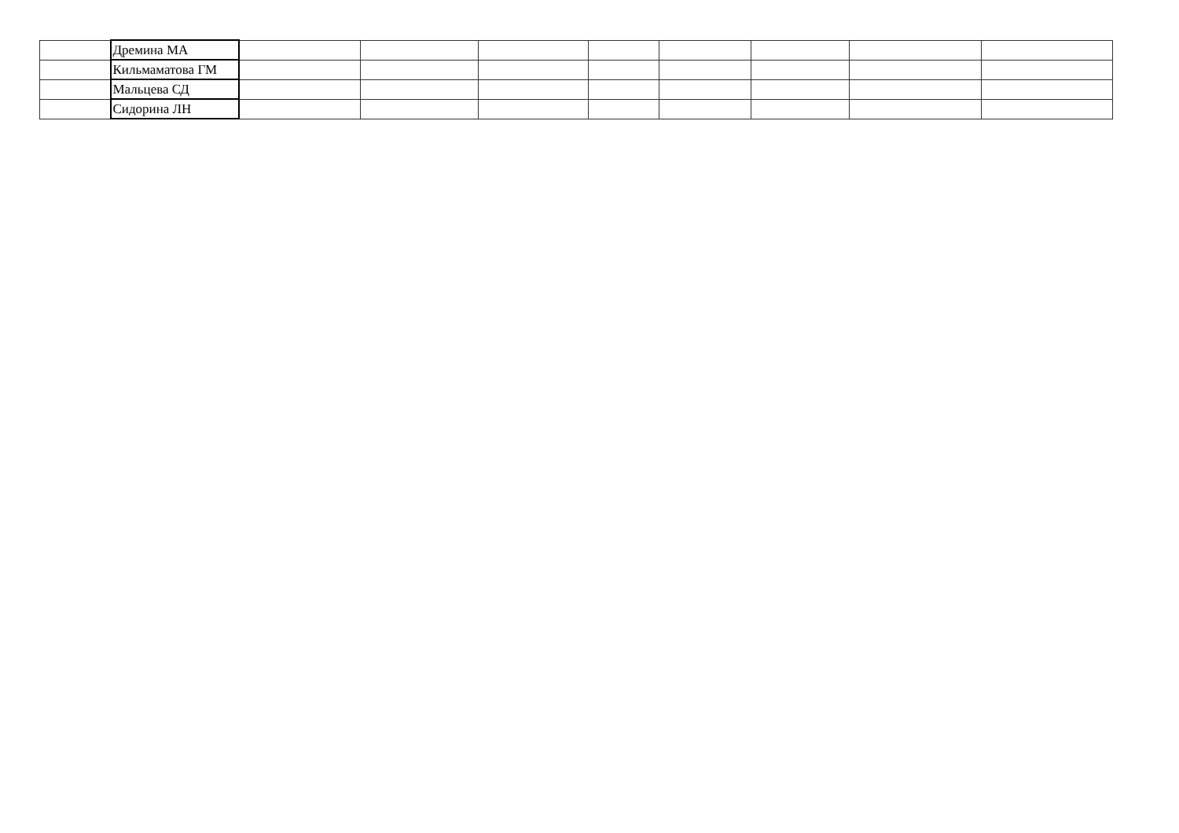| | Дремина МА | | | | | | | | |
| | Кильмаматова ГМ | | | | | | | | |
| | Мальцева СД | | | | | | | | |
| | Сидорина ЛН | | | | | | | | |